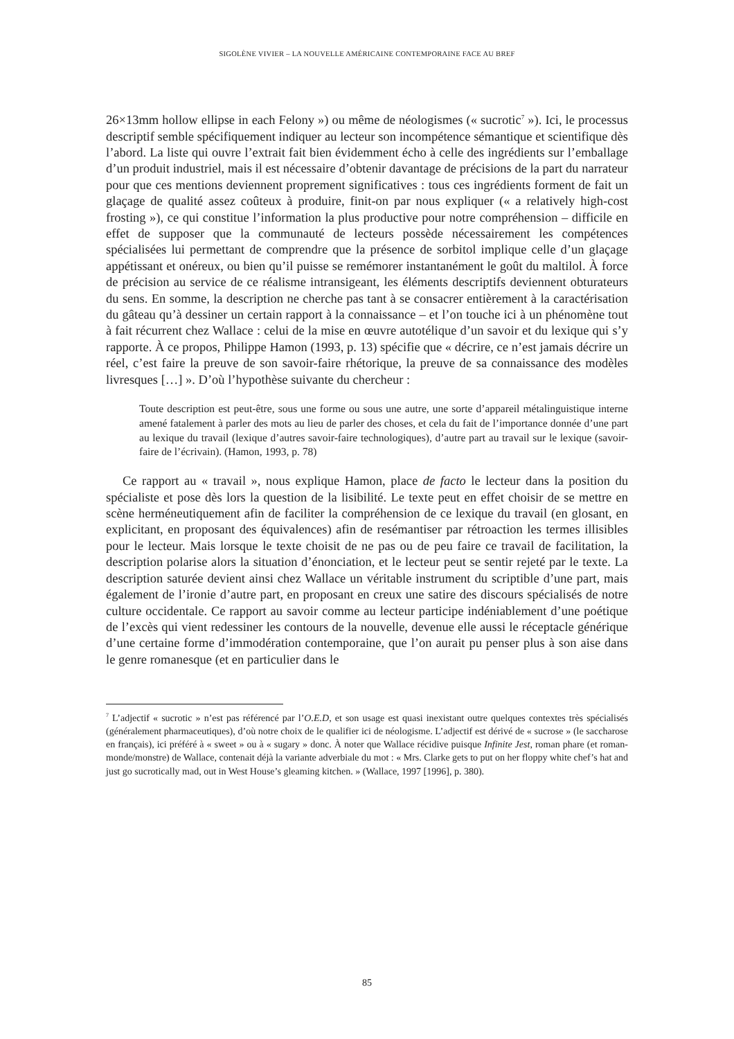SIGOLÈNE VIVIER – LA NOUVELLE AMÉRICAINE CONTEMPORAINE FACE AU BREF
26×13mm hollow ellipse in each Felony ») ou même de néologismes (« sucrotic<sup>7</sup> »). Ici, le processus descriptif semble spécifiquement indiquer au lecteur son incompétence sémantique et scientifique dès l’abord. La liste qui ouvre l’extrait fait bien évidemment écho à celle des ingrédients sur l’emballage d’un produit industriel, mais il est nécessaire d’obtenir davantage de précisions de la part du narrateur pour que ces mentions deviennent proprement significatives : tous ces ingrédients forment de fait un glaçage de qualité assez coûteux à produire, finit-on par nous expliquer (« a relatively high-cost frosting »), ce qui constitue l’information la plus productive pour notre compréhension – difficile en effet de supposer que la communauté de lecteurs possède nécessairement les compétences spécialisées lui permettant de comprendre que la présence de sorbitol implique celle d’un glaçage appétissant et onéreux, ou bien qu’il puisse se remémorer instantanément le goût du maltilol. À force de précision au service de ce réalisme intransigeant, les éléments descriptifs deviennent obturateurs du sens. En somme, la description ne cherche pas tant à se consacrer entièrement à la caractérisation du gâteau qu’à dessiner un certain rapport à la connaissance – et l’on touche ici à un phénomène tout à fait récurrent chez Wallace : celui de la mise en œuvre autotélique d’un savoir et du lexique qui s’y rapporte. À ce propos, Philippe Hamon (1993, p. 13) spécifie que « décrire, ce n’est jamais décrire un réel, c’est faire la preuve de son savoir-faire rhétorique, la preuve de sa connaissance des modèles livresques […] ». D’où l’hypothèse suivante du chercheur :
Toute description est peut-être, sous une forme ou sous une autre, une sorte d’appareil métalinguistique interne amené fatalement à parler des mots au lieu de parler des choses, et cela du fait de l’importance donnée d’une part au lexique du travail (lexique d’autres savoir-faire technologiques), d’autre part au travail sur le lexique (savoir-faire de l’écrivain). (Hamon, 1993, p. 78)
Ce rapport au « travail », nous explique Hamon, place de facto le lecteur dans la position du spécialiste et pose dès lors la question de la lisibilité. Le texte peut en effet choisir de se mettre en scène herméneutiquement afin de faciliter la compréhension de ce lexique du travail (en glosant, en explicitant, en proposant des équivalences) afin de resémantiser par rétroaction les termes illisibles pour le lecteur. Mais lorsque le texte choisit de ne pas ou de peu faire ce travail de facilitation, la description polarise alors la situation d’énonciation, et le lecteur peut se sentir rejeté par le texte. La description saturée devient ainsi chez Wallace un véritable instrument du scriptible d’une part, mais également de l’ironie d’autre part, en proposant en creux une satire des discours spécialisés de notre culture occidentale. Ce rapport au savoir comme au lecteur participe indéniablement d’une poétique de l’excès qui vient redessiner les contours de la nouvelle, devenue elle aussi le réceptacle générique d’une certaine forme d’immodération contemporaine, que l’on aurait pu penser plus à son aise dans le genre romanesque (et en particulier dans le
<sup>7</sup> L’adjectif « sucrotic » n’est pas référencé par l’O.E.D, et son usage est quasi inexistant outre quelques contextes très spécialisés (généralement pharmaceutiques), d’où notre choix de le qualifier ici de néologisme. L’adjectif est dérivé de « sucrose » (le saccharose en français), ici préféré à « sweet » ou à « sugary » donc. À noter que Wallace récidive puisque Infinite Jest, roman phare (et roman-monde/monstre) de Wallace, contenait déjà la variante adverbiale du mot : « Mrs. Clarke gets to put on her floppy white chef’s hat and just go sucrotically mad, out in West House’s gleaming kitchen. » (Wallace, 1997 [1996], p. 380).
85